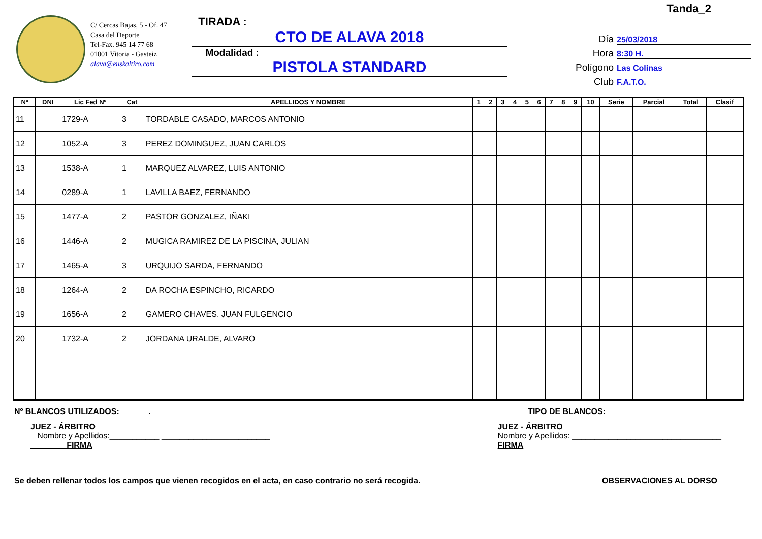Tanda_2
C/ Cercas Bajas, 5 - Of. 47
Casa del Deporte
Tel-Fax. 945 14 77 68
01001 Vitoria - Gasteiz
alava@euskaltiro.com
TIRADA :
CTO DE ALAVA 2018
Modalidad :
PISTOLA STANDARD
Día 25/03/2018
Hora 8:30 H.
Polígono Las Colinas
Club F.A.T.O.
| Nº | DNI | Lic Fed Nº | Cat | APELLIDOS Y NOMBRE | 1 | 2 | 3 | 4 | 5 | 6 | 7 | 8 | 9 | 10 | Serie | Parcial | Total | Clasif |
| --- | --- | --- | --- | --- | --- | --- | --- | --- | --- | --- | --- | --- | --- | --- | --- | --- | --- | --- |
| 11 | | 1729-A | 3 | TORDABLE CASADO, MARCOS ANTONIO | | | | | | | | | | | | | | |
| 12 | | 1052-A | 3 | PEREZ DOMINGUEZ, JUAN CARLOS | | | | | | | | | | | | | | |
| 13 | | 1538-A | 1 | MARQUEZ ALVAREZ, LUIS ANTONIO | | | | | | | | | | | | | | |
| 14 | | 0289-A | 1 | LAVILLA BAEZ, FERNANDO | | | | | | | | | | | | | | |
| 15 | | 1477-A | 2 | PASTOR GONZALEZ, IÑAKI | | | | | | | | | | | | | | |
| 16 | | 1446-A | 2 | MUGICA RAMIREZ DE LA PISCINA, JULIAN | | | | | | | | | | | | | | |
| 17 | | 1465-A | 3 | URQUIJO SARDA, FERNANDO | | | | | | | | | | | | | | |
| 18 | | 1264-A | 2 | DA ROCHA ESPINCHO, RICARDO | | | | | | | | | | | | | | |
| 19 | | 1656-A | 2 | GAMERO CHAVES, JUAN FULGENCIO | | | | | | | | | | | | | | |
| 20 | | 1732-A | 2 | JORDANA URALDE, ALVARO | | | | | | | | | | | | | | |
Nº BLANCOS UTILIZADOS: ______. TIPO DE BLANCOS:
JUEZ - ÁRBITRO
Nombre y Apellidos:___________ ________________________
FIRMA
JUEZ - ÁRBITRO
Nombre y Apellidos: _________________________________
FIRMA
Se deben rellenar todos los campos que vienen recogidos en el acta, en caso contrario no será recogida. OBSERVACIONES AL DORSO